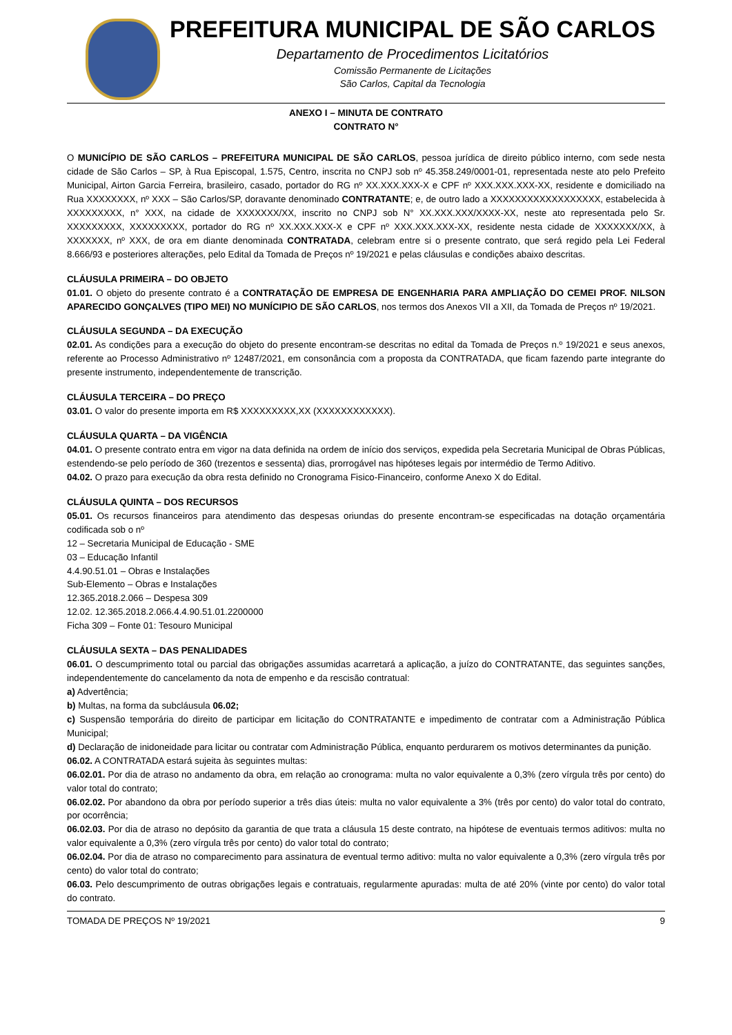PREFEITURA MUNICIPAL DE SÃO CARLOS
Departamento de Procedimentos Licitatórios
Comissão Permanente de Licitações
São Carlos, Capital da Tecnologia
ANEXO I – MINUTA DE CONTRATO
CONTRATO N°
O MUNICÍPIO DE SÃO CARLOS – PREFEITURA MUNICIPAL DE SÃO CARLOS, pessoa jurídica de direito público interno, com sede nesta cidade de São Carlos – SP, à Rua Episcopal, 1.575, Centro, inscrita no CNPJ sob nº 45.358.249/0001-01, representada neste ato pelo Prefeito Municipal, Airton Garcia Ferreira, brasileiro, casado, portador do RG nº XX.XXX.XXX-X e CPF nº XXX.XXX.XXX-XX, residente e domiciliado na Rua XXXXXXXX, nº XXX – São Carlos/SP, doravante denominado CONTRATANTE; e, de outro lado a XXXXXXXXXXXXXXXXXX, estabelecida à XXXXXXXXX, n° XXX, na cidade de XXXXXXX/XX, inscrito no CNPJ sob N° XX.XXX.XXX/XXXX-XX, neste ato representada pelo Sr. XXXXXXXXX, XXXXXXXXX, portador do RG nº XX.XXX.XXX-X e CPF nº XXX.XXX.XXX-XX, residente nesta cidade de XXXXXXX/XX, à XXXXXXX, nº XXX, de ora em diante denominada CONTRATADA, celebram entre si o presente contrato, que será regido pela Lei Federal 8.666/93 e posteriores alterações, pelo Edital da Tomada de Preços nº 19/2021 e pelas cláusulas e condições abaixo descritas.
CLÁUSULA PRIMEIRA – DO OBJETO
01.01. O objeto do presente contrato é a CONTRATAÇÃO DE EMPRESA DE ENGENHARIA PARA AMPLIAÇÃO DO CEMEI PROF. NILSON APARECIDO GONÇALVES (TIPO MEI) NO MUNÍCIPIO DE SÃO CARLOS, nos termos dos Anexos VII a XII, da Tomada de Preços nº 19/2021.
CLÁUSULA SEGUNDA – DA EXECUÇÃO
02.01. As condições para a execução do objeto do presente encontram-se descritas no edital da Tomada de Preços n.º 19/2021 e seus anexos, referente ao Processo Administrativo nº 12487/2021, em consonância com a proposta da CONTRATADA, que ficam fazendo parte integrante do presente instrumento, independentemente de transcrição.
CLÁUSULA TERCEIRA – DO PREÇO
03.01. O valor do presente importa em R$ XXXXXXXXX,XX (XXXXXXXXXXXX).
CLÁUSULA QUARTA – DA VIGÊNCIA
04.01. O presente contrato entra em vigor na data definida na ordem de início dos serviços, expedida pela Secretaria Municipal de Obras Públicas, estendendo-se pelo período de 360 (trezentos e sessenta) dias, prorrogável nas hipóteses legais por intermédio de Termo Aditivo.
04.02. O prazo para execução da obra resta definido no Cronograma Fisico-Financeiro, conforme Anexo X do Edital.
CLÁUSULA QUINTA – DOS RECURSOS
05.01. Os recursos financeiros para atendimento das despesas oriundas do presente encontram-se especificadas na dotação orçamentária codificada sob o nº
12 – Secretaria Municipal de Educação - SME
03 – Educação Infantil
4.4.90.51.01 – Obras e Instalações
Sub-Elemento – Obras e Instalações
12.365.2018.2.066 – Despesa 309
12.02. 12.365.2018.2.066.4.4.90.51.01.2200000
Ficha 309 – Fonte 01: Tesouro Municipal
CLÁUSULA SEXTA – DAS PENALIDADES
06.01. O descumprimento total ou parcial das obrigações assumidas acarretará a aplicação, a juízo do CONTRATANTE, das seguintes sanções, independentemente do cancelamento da nota de empenho e da rescisão contratual:
a) Advertência;
b) Multas, na forma da subcláusula 06.02;
c) Suspensão temporária do direito de participar em licitação do CONTRATANTE e impedimento de contratar com a Administração Pública Municipal;
d) Declaração de inidoneidade para licitar ou contratar com Administração Pública, enquanto perdurarem os motivos determinantes da punição.
06.02. A CONTRATADA estará sujeita às seguintes multas:
06.02.01. Por dia de atraso no andamento da obra, em relação ao cronograma: multa no valor equivalente a 0,3% (zero vírgula três por cento) do valor total do contrato;
06.02.02. Por abandono da obra por período superior a três dias úteis: multa no valor equivalente a 3% (três por cento) do valor total do contrato, por ocorrência;
06.02.03. Por dia de atraso no depósito da garantia de que trata a cláusula 15 deste contrato, na hipótese de eventuais termos aditivos: multa no valor equivalente a 0,3% (zero vírgula três por cento) do valor total do contrato;
06.02.04. Por dia de atraso no comparecimento para assinatura de eventual termo aditivo: multa no valor equivalente a 0,3% (zero vírgula três por cento) do valor total do contrato;
06.03. Pelo descumprimento de outras obrigações legais e contratuais, regularmente apuradas: multa de até 20% (vinte por cento) do valor total do contrato.
TOMADA DE PREÇOS Nº 19/2021 9